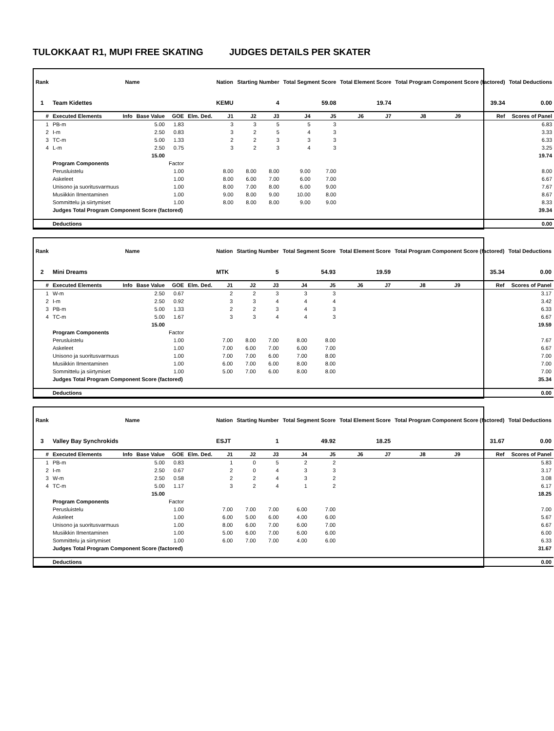TULOKKAAT R1, MUPI FREE SKATING JUDGES DETAILS PER SKATER
| Rank | Name | | | | | Nation | Starting Number | | Total Segment Score | | Total Element Score | | Total Program Component Score (factored) | | | Total Deductions |
| --- | --- | --- | --- | --- | --- | --- | --- | --- | --- | --- | --- | --- | --- | --- | --- | --- |
| 1 | Team Kidettes | | | | | KEMU | 4 | | 59.08 | | 19.74 | | 39.34 | | | 0.00 |
| # | Executed Elements | Info | Base Value | GOE | Elm. Ded. | J1 | J2 | J3 | J4 | J5 | J6 | J7 | J8 | J9 | Ref | Scores of Panel |
| 1 | PB-m | | 5.00 | 1.83 | | 3 | 3 | 5 | 5 | 3 | | | | | | 6.83 |
| 2 | I-m | | 2.50 | 0.83 | | 3 | 2 | 5 | 4 | 3 | | | | | | 3.33 |
| 3 | TC-m | | 5.00 | 1.33 | | 2 | 2 | 3 | 3 | 3 | | | | | | 6.33 |
| 4 | L-m | | 2.50 | 0.75 | | 3 | 2 | 3 | 4 | 3 | | | | | | 3.25 |
| | | | 15.00 | | | | | | | | | | | | | 19.74 |
| | Program Components | | | Factor | | | | | | | | | | | | |
| | Perusluistelu | | | 1.00 | | 8.00 | 8.00 | 8.00 | 9.00 | 7.00 | | | | | | 8.00 |
| | Askeleet | | | 1.00 | | 8.00 | 6.00 | 7.00 | 6.00 | 7.00 | | | | | | 6.67 |
| | Unisono ja suoritusvarmuus | | | 1.00 | | 8.00 | 7.00 | 8.00 | 6.00 | 9.00 | | | | | | 7.67 |
| | Musiikkin Ilmentaminen | | | 1.00 | | 9.00 | 8.00 | 9.00 | 10.00 | 8.00 | | | | | | 8.67 |
| | Sommittelu ja siirtymiset | | | 1.00 | | 8.00 | 8.00 | 8.00 | 9.00 | 9.00 | | | | | | 8.33 |
| | Judges Total Program Component Score (factored) | | | | | | | | | | | | | | | 39.34 |
| | Deductions | | | | | | | | | | | | | | | 0.00 |
| Rank | Name | | | | | Nation | Starting Number | | Total Segment Score | | Total Element Score | | Total Program Component Score (factored) | | | Total Deductions |
| --- | --- | --- | --- | --- | --- | --- | --- | --- | --- | --- | --- | --- | --- | --- | --- | --- |
| 2 | Mini Dreams | | | | | MTK | 5 | | 54.93 | | 19.59 | | 35.34 | | | 0.00 |
| # | Executed Elements | Info | Base Value | GOE | Elm. Ded. | J1 | J2 | J3 | J4 | J5 | J6 | J7 | J8 | J9 | Ref | Scores of Panel |
| 1 | W-m | | 2.50 | 0.67 | | 2 | 2 | 3 | 3 | 3 | | | | | | 3.17 |
| 2 | I-m | | 2.50 | 0.92 | | 3 | 3 | 4 | 4 | 4 | | | | | | 3.42 |
| 3 | PB-m | | 5.00 | 1.33 | | 2 | 2 | 3 | 4 | 3 | | | | | | 6.33 |
| 4 | TC-m | | 5.00 | 1.67 | | 3 | 3 | 4 | 4 | 3 | | | | | | 6.67 |
| | | | 15.00 | | | | | | | | | | | | | 19.59 |
| | Program Components | | | Factor | | | | | | | | | | | | |
| | Perusluistelu | | | 1.00 | | 7.00 | 8.00 | 7.00 | 8.00 | 8.00 | | | | | | 7.67 |
| | Askeleet | | | 1.00 | | 7.00 | 6.00 | 7.00 | 6.00 | 7.00 | | | | | | 6.67 |
| | Unisono ja suoritusvarmuus | | | 1.00 | | 7.00 | 7.00 | 6.00 | 7.00 | 8.00 | | | | | | 7.00 |
| | Musiikkin Ilmentaminen | | | 1.00 | | 6.00 | 7.00 | 6.00 | 8.00 | 8.00 | | | | | | 7.00 |
| | Sommittelu ja siirtymiset | | | 1.00 | | 5.00 | 7.00 | 6.00 | 8.00 | 8.00 | | | | | | 7.00 |
| | Judges Total Program Component Score (factored) | | | | | | | | | | | | | | | 35.34 |
| | Deductions | | | | | | | | | | | | | | | 0.00 |
| Rank | Name | | | | | Nation | Starting Number | | Total Segment Score | | Total Element Score | | Total Program Component Score (factored) | | | Total Deductions |
| --- | --- | --- | --- | --- | --- | --- | --- | --- | --- | --- | --- | --- | --- | --- | --- | --- |
| 3 | Valley Bay Synchrokids | | | | | ESJT | 1 | | 49.92 | | 18.25 | | 31.67 | | | 0.00 |
| # | Executed Elements | Info | Base Value | GOE | Elm. Ded. | J1 | J2 | J3 | J4 | J5 | J6 | J7 | J8 | J9 | Ref | Scores of Panel |
| 1 | PB-m | | 5.00 | 0.83 | | 1 | 0 | 5 | 2 | 2 | | | | | | 5.83 |
| 2 | I-m | | 2.50 | 0.67 | | 2 | 0 | 4 | 3 | 3 | | | | | | 3.17 |
| 3 | W-m | | 2.50 | 0.58 | | 2 | 2 | 4 | 3 | 2 | | | | | | 3.08 |
| 4 | TC-m | | 5.00 | 1.17 | | 3 | 2 | 4 | 1 | 2 | | | | | | 6.17 |
| | | | 15.00 | | | | | | | | | | | | | 18.25 |
| | Program Components | | | Factor | | | | | | | | | | | | |
| | Perusluistelu | | | 1.00 | | 7.00 | 7.00 | 7.00 | 6.00 | 7.00 | | | | | | 7.00 |
| | Askeleet | | | 1.00 | | 6.00 | 5.00 | 6.00 | 4.00 | 6.00 | | | | | | 5.67 |
| | Unisono ja suoritusvarmuus | | | 1.00 | | 8.00 | 6.00 | 7.00 | 6.00 | 7.00 | | | | | | 6.67 |
| | Musiikkin Ilmentaminen | | | 1.00 | | 5.00 | 6.00 | 7.00 | 6.00 | 6.00 | | | | | | 6.00 |
| | Sommittelu ja siirtymiset | | | 1.00 | | 6.00 | 7.00 | 7.00 | 4.00 | 6.00 | | | | | | 6.33 |
| | Judges Total Program Component Score (factored) | | | | | | | | | | | | | | | 31.67 |
| | Deductions | | | | | | | | | | | | | | | 0.00 |